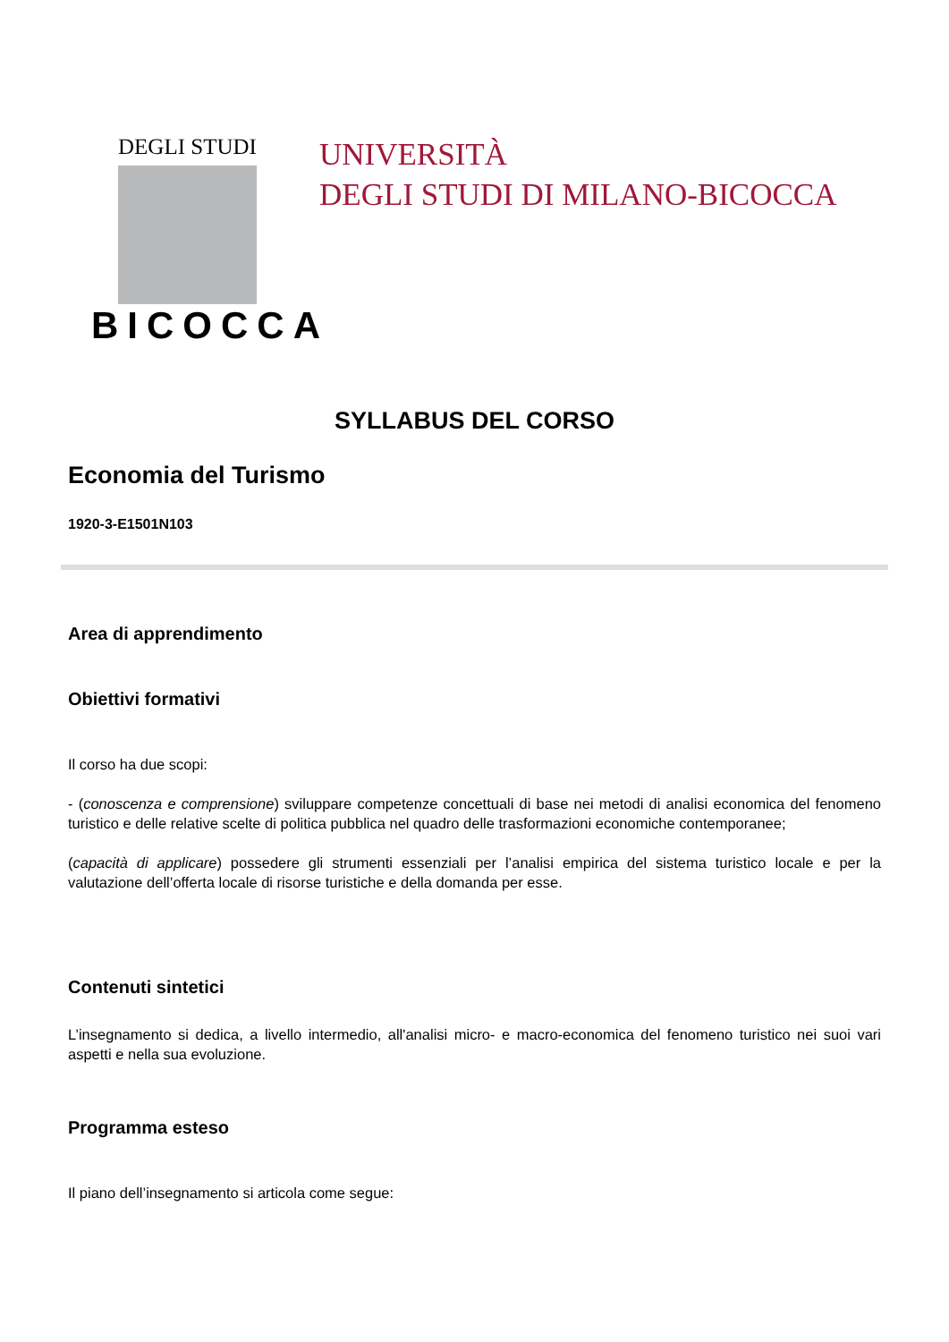DEGLI STUDI
BICOCCA
UNIVERSITÀ
DEGLI STUDI DI MILANO-BICOCCA
SYLLABUS DEL CORSO
Economia del Turismo
1920-3-E1501N103
Area di apprendimento
Obiettivi formativi
Il corso ha due scopi:
- (conoscenza e comprensione) sviluppare competenze concettuali di base nei metodi di analisi economica del fenomeno turistico e delle relative scelte di politica pubblica nel quadro delle trasformazioni economiche contemporanee;
(capacità di applicare) possedere gli strumenti essenziali per l’analisi empirica del sistema turistico locale e per la valutazione dell’offerta locale di risorse turistiche e della domanda per esse.
Contenuti sintetici
L’insegnamento si dedica, a livello intermedio, all'analisi micro- e macro-economica del fenomeno turistico nei suoi vari aspetti e nella sua evoluzione.
Programma esteso
Il piano dell’insegnamento si articola come segue: